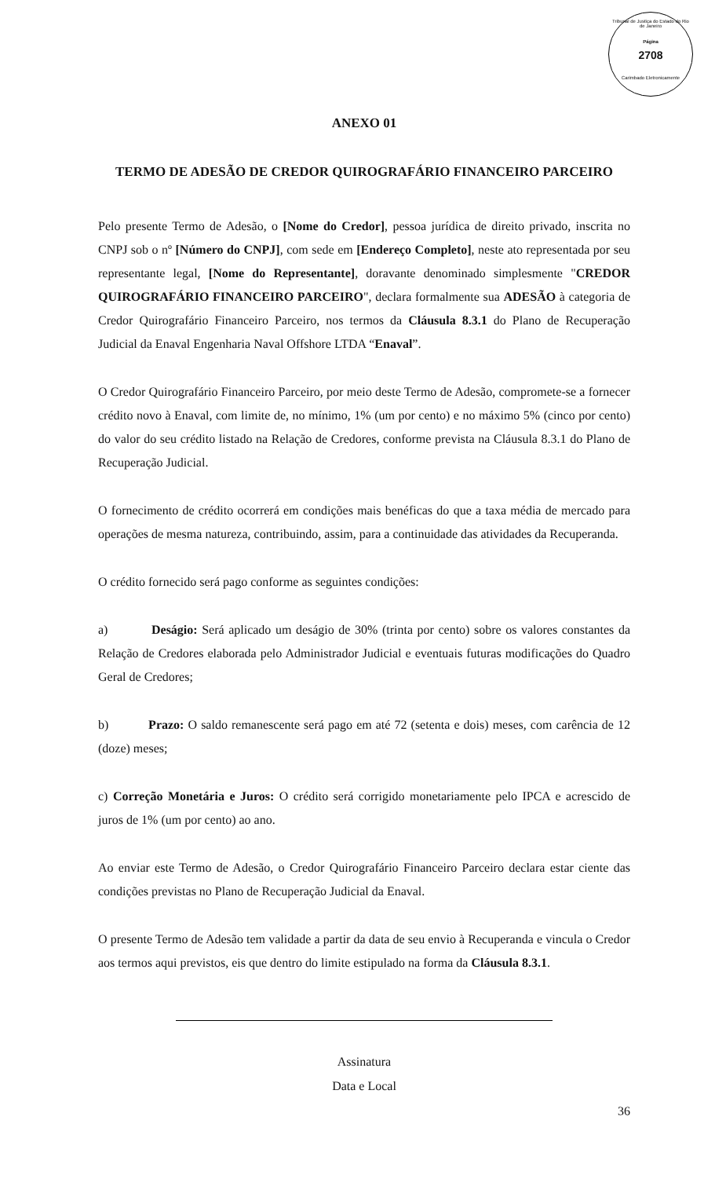Tribunal de Justiça do Estado do Rio de Janeiro
Página
2708
Carimbado Eletronicamente
ANEXO 01
TERMO DE ADESÃO DE CREDOR QUIROGRAFÁRIO FINANCEIRO PARCEIRO
Pelo presente Termo de Adesão, o [Nome do Credor], pessoa jurídica de direito privado, inscrita no CNPJ sob o nº [Número do CNPJ], com sede em [Endereço Completo], neste ato representada por seu representante legal, [Nome do Representante], doravante denominado simplesmente "CREDOR QUIROGRAFÁRIO FINANCEIRO PARCEIRO", declara formalmente sua ADESÃO à categoria de Credor Quirografário Financeiro Parceiro, nos termos da Cláusula 8.3.1 do Plano de Recuperação Judicial da Enaval Engenharia Naval Offshore LTDA “Enaval”.
O Credor Quirografário Financeiro Parceiro, por meio deste Termo de Adesão, compromete-se a fornecer crédito novo à Enaval, com limite de, no mínimo, 1% (um por cento) e no máximo 5% (cinco por cento) do valor do seu crédito listado na Relação de Credores, conforme prevista na Cláusula 8.3.1 do Plano de Recuperação Judicial.
O fornecimento de crédito ocorrerá em condições mais benéficas do que a taxa média de mercado para operações de mesma natureza, contribuindo, assim, para a continuidade das atividades da Recuperanda.
O crédito fornecido será pago conforme as seguintes condições:
a) Deságio: Será aplicado um deságio de 30% (trinta por cento) sobre os valores constantes da Relação de Credores elaborada pelo Administrador Judicial e eventuais futuras modificações do Quadro Geral de Credores;
b) Prazo: O saldo remanescente será pago em até 72 (setenta e dois) meses, com carência de 12 (doze) meses;
c) Correção Monetária e Juros: O crédito será corrigido monetariamente pelo IPCA e acrescido de juros de 1% (um por cento) ao ano.
Ao enviar este Termo de Adesão, o Credor Quirografário Financeiro Parceiro declara estar ciente das condições previstas no Plano de Recuperação Judicial da Enaval.
O presente Termo de Adesão tem validade a partir da data de seu envio à Recuperanda e vincula o Credor aos termos aqui previstos, eis que dentro do limite estipulado na forma da Cláusula 8.3.1.
Assinatura
Data e Local
36